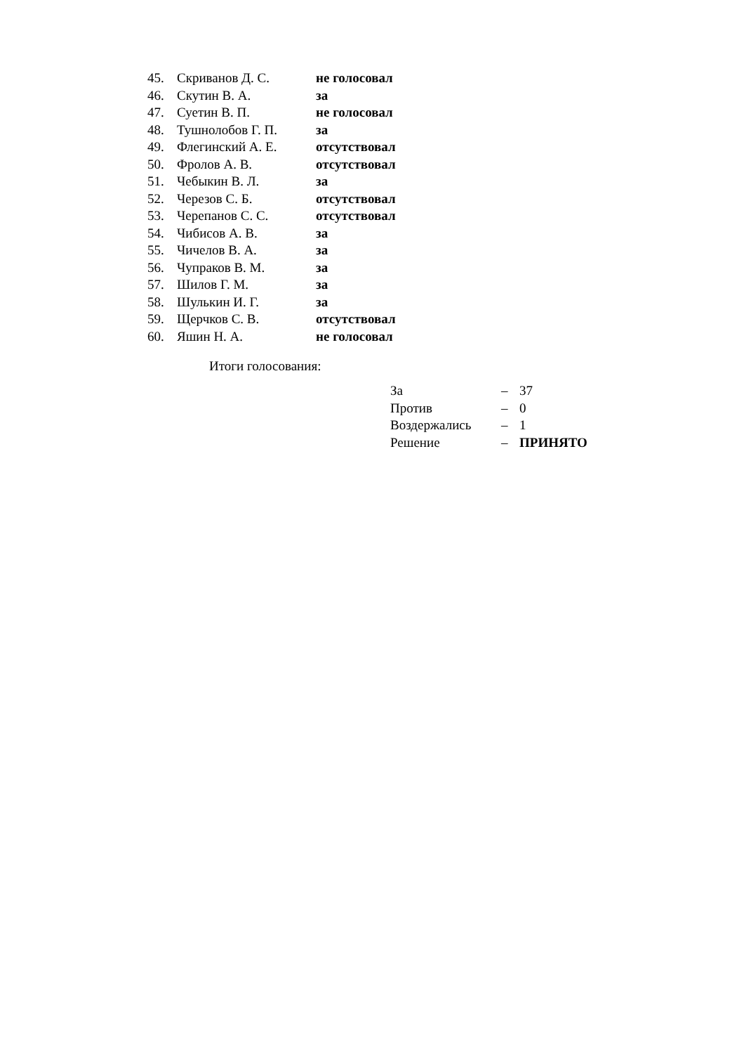| 45. | Скриванов Д. С. | не голосовал |
| 46. | Скутин В. А. | за |
| 47. | Суетин В. П. | не голосовал |
| 48. | Тушнолобов Г. П. | за |
| 49. | Флегинский А. Е. | отсутствовал |
| 50. | Фролов А. В. | отсутствовал |
| 51. | Чебыкин В. Л. | за |
| 52. | Черезов С. Б. | отсутствовал |
| 53. | Черепанов С. С. | отсутствовал |
| 54. | Чибисов А. В. | за |
| 55. | Чичелов В. А. | за |
| 56. | Чупраков В. М. | за |
| 57. | Шилов Г. М. | за |
| 58. | Шулькин И. Г. | за |
| 59. | Щерчков С. В. | отсутствовал |
| 60. | Яшин Н. А. | не голосовал |
Итоги голосования:
| За | – | 37 |
| Против | – | 0 |
| Воздержались | – | 1 |
| Решение | – | ПРИНЯТО |